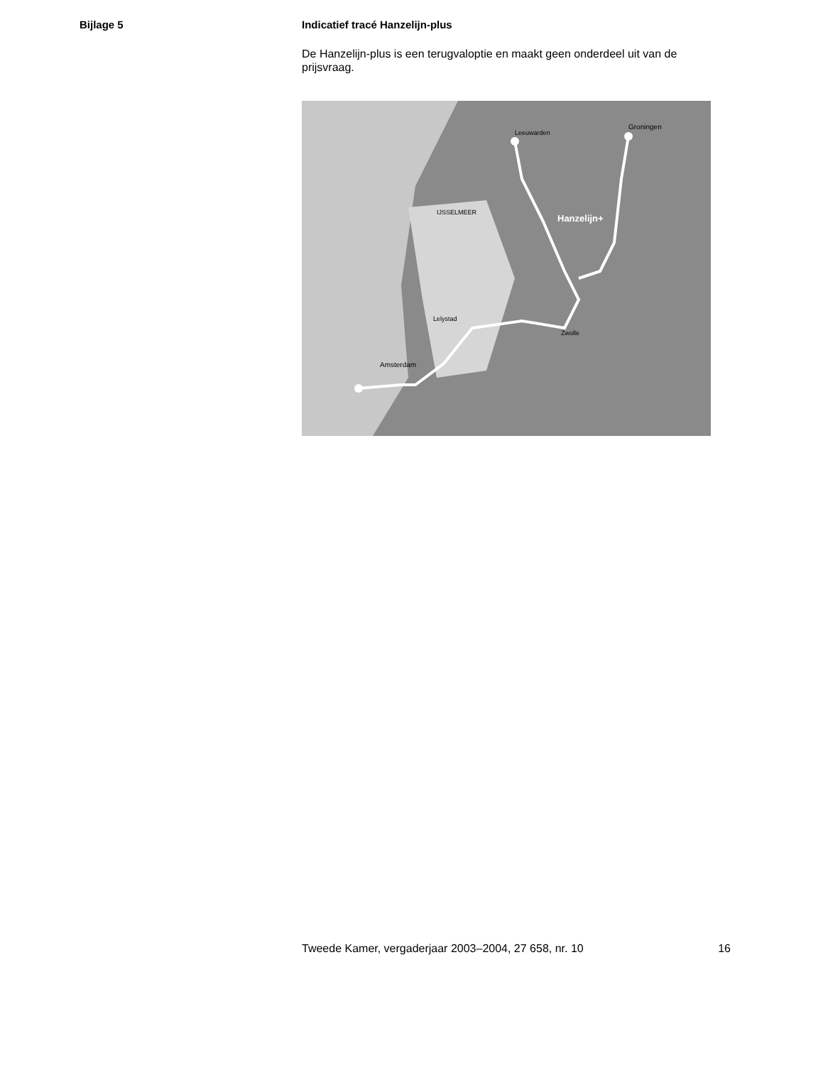Bijlage 5 Indicatief tracé Hanzelijn-plus
De Hanzelijn-plus is een terugvaloptie en maakt geen onderdeel uit van de prijsvraag.
Hanzelijn+
Groningen
Leeuwarden
Amsterdam
Zwolle
IJSSELMEER
Lelystad
Tweede Kamer, vergaderjaar 2003–2004, 27 658, nr. 10 16